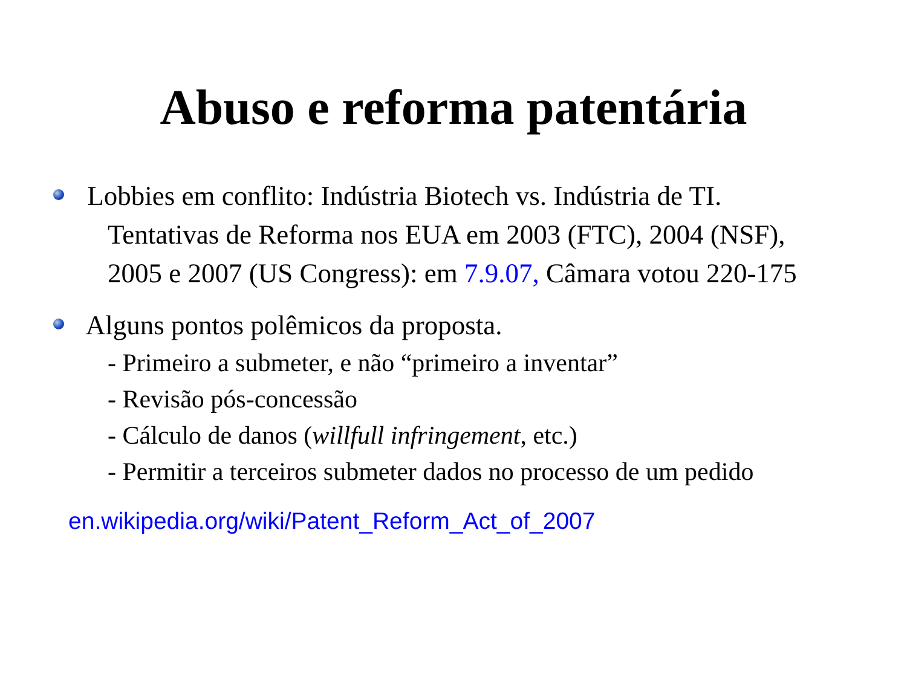Abuso e reforma patentária
Lobbies em conflito: Indústria Biotech vs. Indústria de TI. Tentativas de Reforma nos EUA em 2003 (FTC), 2004 (NSF), 2005 e 2007 (US Congress): em 7.9.07, Câmara votou 220-175
Alguns pontos polêmicos da proposta.
- Primeiro a submeter, e não “primeiro a inventar”
- Revisão pós-concessão
- Cálculo de danos (willfull infringement, etc.)
- Permitir a terceiros submeter dados no processo de um pedido
en.wikipedia.org/wiki/Patent_Reform_Act_of_2007